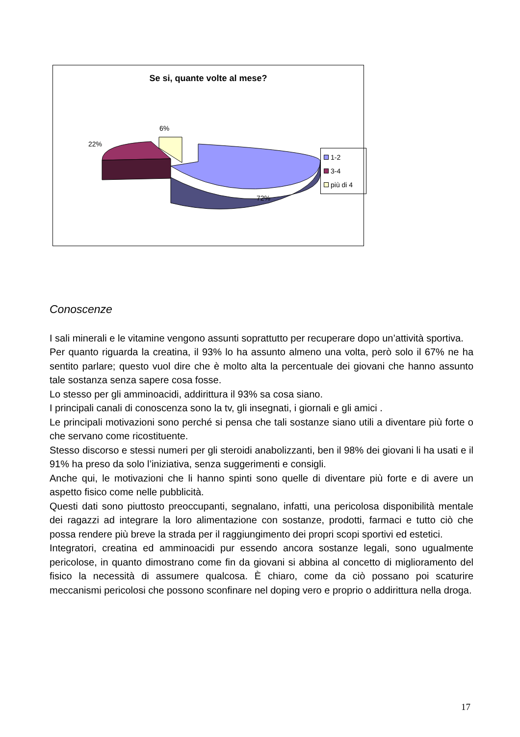Se si, quante volte al mese?
6%
22%
72%
1-2
3-4
più di 4
Conoscenze
I sali minerali e le vitamine vengono assunti soprattutto per recuperare dopo un’attività sportiva.
Per quanto riguarda la creatina, il 93% lo ha assunto almeno una volta, però solo il 67% ne ha sentito parlare; questo vuol dire che è molto alta la percentuale dei giovani che hanno assunto tale sostanza senza sapere cosa fosse.
Lo stesso per gli amminoacidi, addirittura il 93% sa cosa siano.
I principali canali di conoscenza sono la tv, gli insegnati, i giornali e gli amici .
Le principali motivazioni sono perché si pensa che tali sostanze siano utili a diventare più forte o che servano come ricostituente.
Stesso discorso e stessi numeri per gli steroidi anabolizzanti, ben il 98% dei giovani li ha usati e il 91% ha preso da solo l’iniziativa, senza suggerimenti e consigli.
Anche qui, le motivazioni che li hanno spinti sono quelle di diventare più forte e di avere un aspetto fisico come nelle pubblicità.
Questi dati sono piuttosto preoccupanti, segnalano, infatti, una pericolosa disponibilità mentale dei ragazzi ad integrare la loro alimentazione con sostanze, prodotti, farmaci e tutto ciò che possa rendere più breve la strada per il raggiungimento dei propri scopi sportivi ed estetici.
Integratori, creatina ed amminoacidi pur essendo ancora sostanze legali, sono ugualmente pericolose, in quanto dimostrano come fin da giovani si abbina al concetto di miglioramento del fisico la necessità di assumere qualcosa. È chiaro, come da ciò possano poi scaturire meccanismi pericolosi che possono sconfinare nel doping vero e proprio o addirittura nella droga.
17